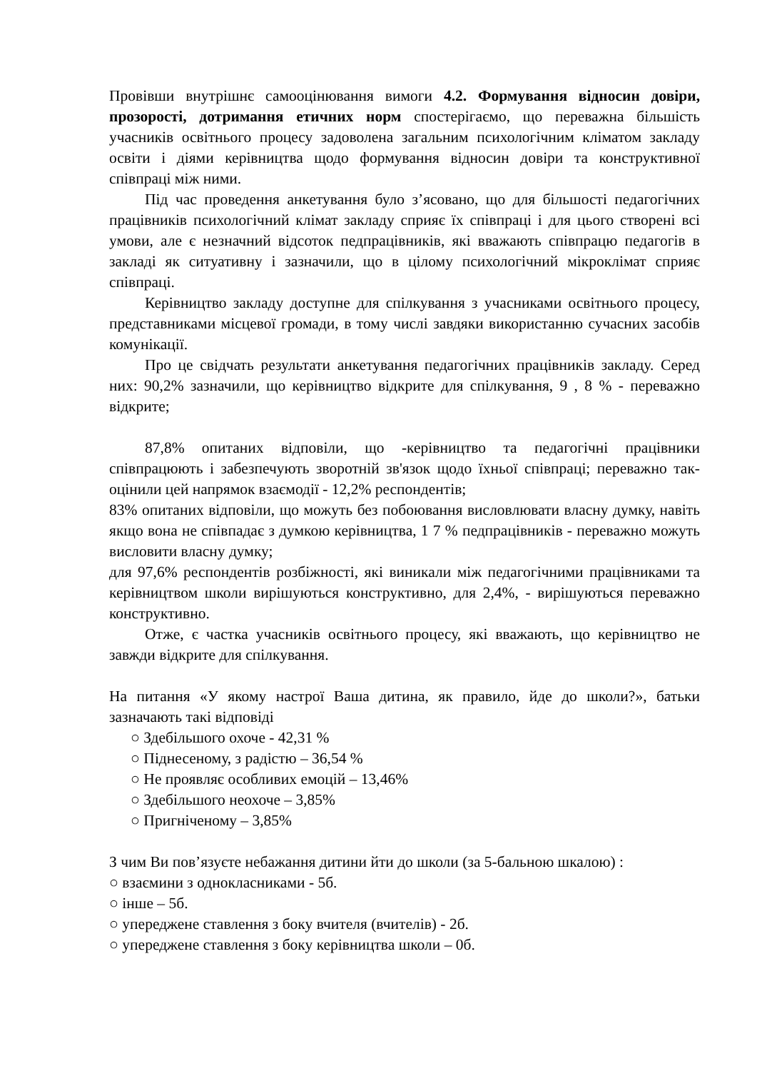Провівши внутрішнє самооцінювання вимоги 4.2. Формування відносин довіри, прозорості, дотримання етичних норм спостерігаємо, що переважна більшість учасників освітнього процесу задоволена загальним психологічним кліматом закладу освіти і діями керівництва щодо формування відносин довіри та конструктивної співпраці між ними.
Під час проведення анкетування було з’ясовано, що для більшості педагогічних працівників психологічний клімат закладу сприяє їх співпраці і для цього створені всі умови, але є незначний відсоток педпрацівників, які вважають співпрацю педагогів в закладі як ситуативну і зазначили, що в цілому психологічний мікроклімат сприяє співпраці.
Керівництво закладу доступне для спілкування з учасниками освітнього процесу, представниками місцевої громади, в тому числі завдяки використанню сучасних засобів комунікації.
Про це свідчать результати анкетування педагогічних працівників закладу. Серед них: 90,2% зазначили, що керівництво відкрите для спілкування, 9 , 8 % - переважно відкрите;
87,8% опитаних відповіли, що -керівництво та педагогічні працівники співпрацюють і забезпечують зворотній зв'язок щодо їхньої співпраці; переважно так- оцінили цей напрямок взаємодії - 12,2% респондентів;
83% опитаних відповіли, що можуть без побоювання висловлювати власну думку, навіть якщо вона не співпадає з думкою керівництва, 1 7 % педпрацівників - переважно можуть висловити власну думку;
для 97,6% респондентів розбіжності, які виникали між педагогічними працівниками та керівництвом школи вирішуються конструктивно, для 2,4%, - вирішуються переважно конструктивно.
Отже, є частка учасників освітнього процесу, які вважають, що керівництво не завжди відкрите для спілкування.
На питання «У якому настрої Ваша дитина, як правило, йде до школи?», батьки зазначають такі відповіді
○ Здебільшого охоче - 42,31 %
○ Піднесеному, з радістю – 36,54 %
○ Не проявляє особливих емоцій – 13,46%
○ Здебільшого неохоче – 3,85%
○ Пригніченому – 3,85%
З чим Ви пов’язуєте небажання дитини йти до школи (за 5-бальною шкалою) :
○ взаємини з однокласниками - 5б.
○ інше – 5б.
○ упереджене ставлення з боку вчителя (вчителів) - 2б.
○ упереджене ставлення з боку керівництва школи – 0б.